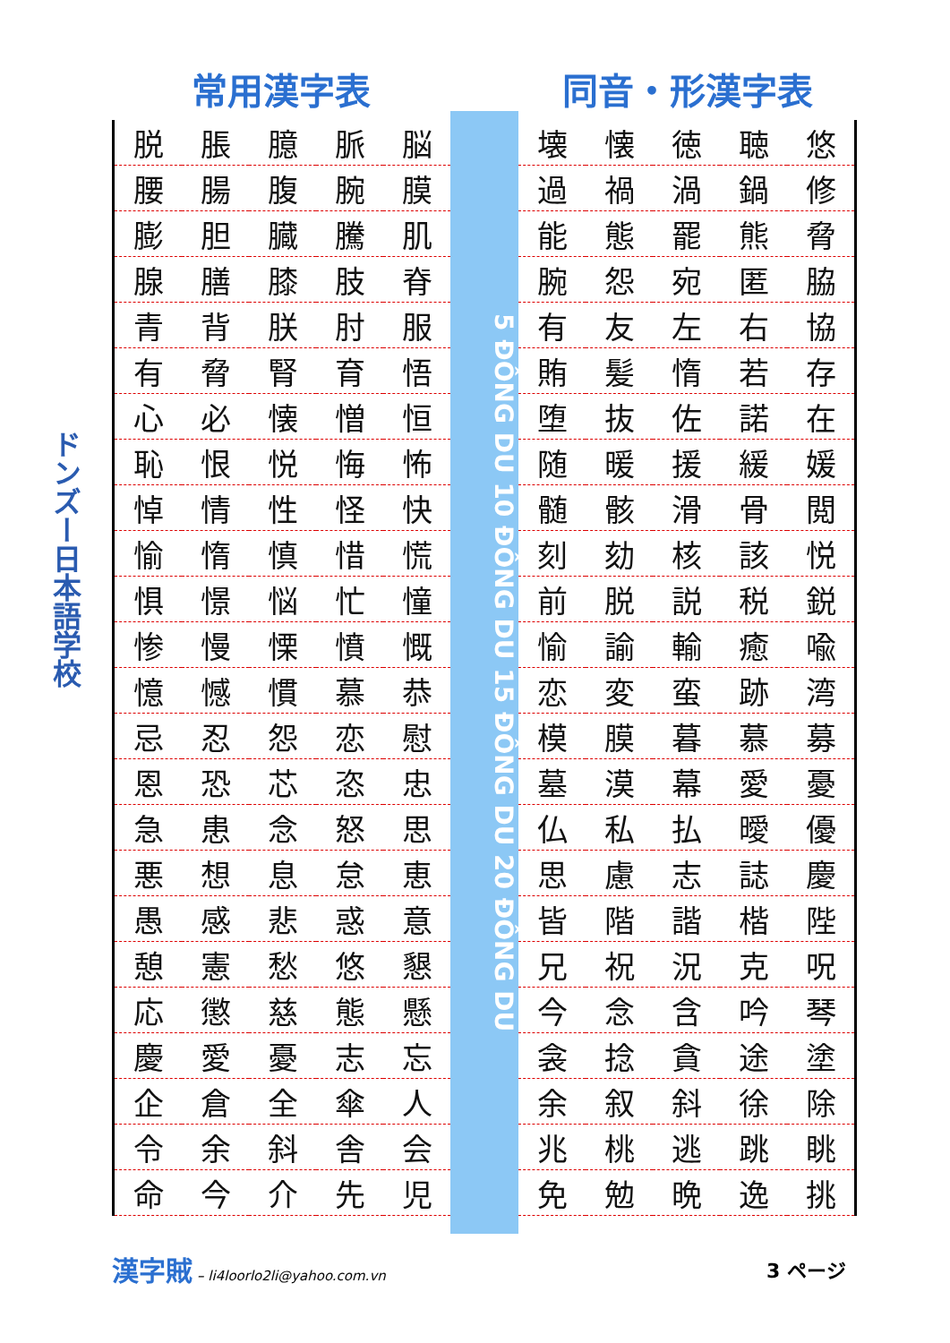ドンズー日本語学校
常用漢字表
| 脱 | 脹 | 臆 | 脈 | 脳 |
| 腰 | 腸 | 腹 | 腕 | 膜 |
| 膨 | 胆 | 臓 | 騰 | 肌 |
| 腺 | 膳 | 膝 | 肢 | 脊 |
| 青 | 背 | 朕 | 肘 | 服 |
| 有 | 脅 | 腎 | 育 | 悟 |
| 心 | 必 | 懐 | 憎 | 恒 |
| 恥 | 恨 | 悦 | 悔 | 怖 |
| 悼 | 情 | 性 | 怪 | 快 |
| 愉 | 惰 | 慎 | 惜 | 慌 |
| 惧 | 憬 | 悩 | 忙 | 憧 |
| 惨 | 慢 | 慄 | 憤 | 慨 |
| 憶 | 憾 | 慣 | 慕 | 恭 |
| 忌 | 忍 | 怨 | 恋 | 慰 |
| 恩 | 恐 | 芯 | 恣 | 忠 |
| 急 | 患 | 念 | 怒 | 思 |
| 悪 | 想 | 息 | 怠 | 恵 |
| 愚 | 感 | 悲 | 惑 | 意 |
| 憩 | 憲 | 愁 | 悠 | 懇 |
| 応 | 懲 | 慈 | 態 | 懸 |
| 慶 | 愛 | 憂 | 志 | 忘 |
| 企 | 倉 | 全 | 傘 | 人 |
| 令 | 余 | 斜 | 舎 | 会 |
| 命 | 今 | 介 | 先 | 児 |
5 ĐÔNG DU 10 ĐÔNG DU 15 ĐÔNG DU 20 ĐÔNG DU
同音・形漢字表
| 壊 | 懐 | 徳 | 聴 | 悠 |
| 過 | 禍 | 渦 | 鍋 | 修 |
| 能 | 態 | 罷 | 熊 | 脅 |
| 腕 | 怨 | 宛 | 匿 | 脇 |
| 有 | 友 | 左 | 右 | 協 |
| 賄 | 髪 | 惰 | 若 | 存 |
| 堕 | 抜 | 佐 | 諾 | 在 |
| 随 | 暖 | 援 | 緩 | 媛 |
| 髄 | 骸 | 滑 | 骨 | 閲 |
| 刻 | 劾 | 核 | 該 | 悦 |
| 前 | 脱 | 説 | 税 | 鋭 |
| 愉 | 諭 | 輸 | 癒 | 喩 |
| 恋 | 変 | 蛮 | 跡 | 湾 |
| 模 | 膜 | 暮 | 慕 | 募 |
| 墓 | 漠 | 幕 | 愛 | 憂 |
| 仏 | 私 | 払 | 曖 | 優 |
| 思 | 慮 | 志 | 誌 | 慶 |
| 皆 | 階 | 諧 | 楷 | 陛 |
| 兄 | 祝 | 況 | 克 | 呪 |
| 今 | 念 | 含 | 吟 | 琴 |
| 衾 | 捻 | 貪 | 途 | 塗 |
| 余 | 叙 | 斜 | 徐 | 除 |
| 兆 | 桃 | 逃 | 跳 | 眺 |
| 免 | 勉 | 晩 | 逸 | 挑 |
漢字賊 – li4loorlo2li@yahoo.com.vn
3 ページ